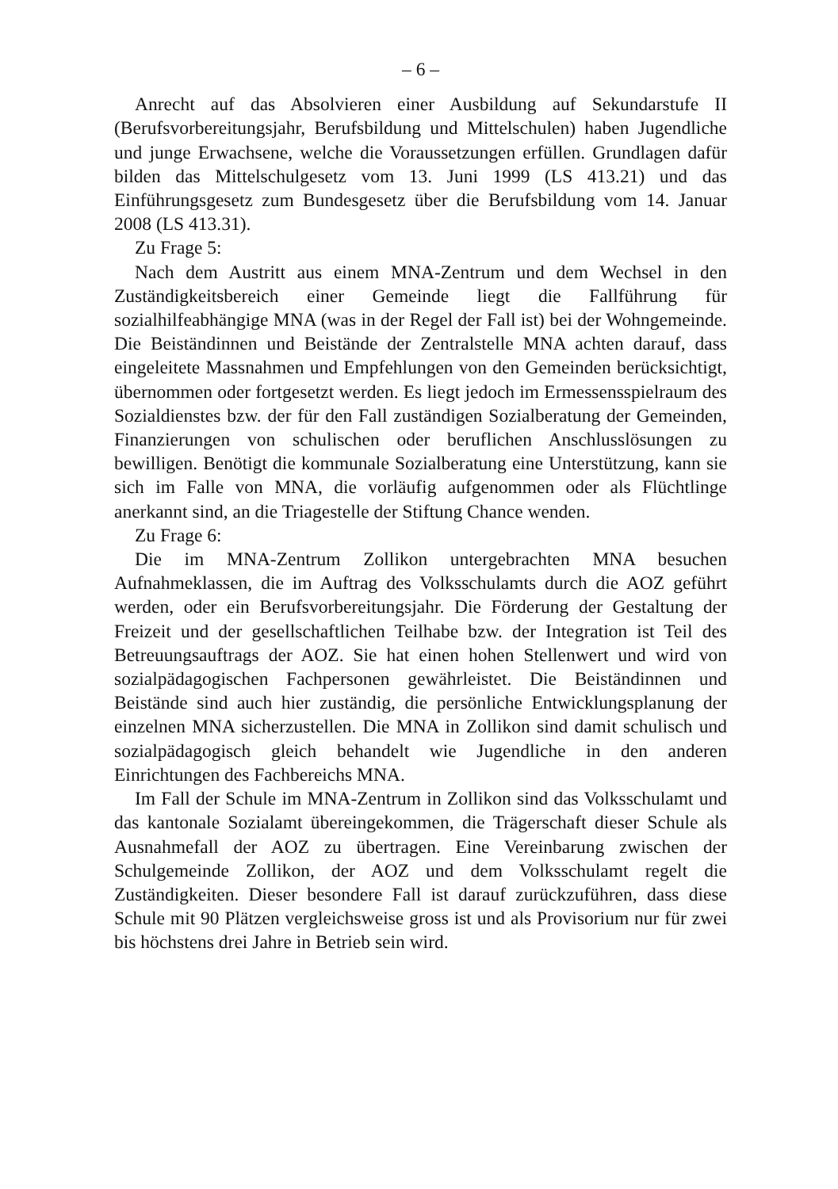– 6 –
Anrecht auf das Absolvieren einer Ausbildung auf Sekundarstufe II (Berufsvorbereitungsjahr, Berufsbildung und Mittelschulen) haben Jugendliche und junge Erwachsene, welche die Voraussetzungen erfüllen. Grundlagen dafür bilden das Mittelschulgesetz vom 13. Juni 1999 (LS 413.21) und das Einführungsgesetz zum Bundesgesetz über die Berufsbildung vom 14. Januar 2008 (LS 413.31).
Zu Frage 5:
Nach dem Austritt aus einem MNA-Zentrum und dem Wechsel in den Zuständigkeitsbereich einer Gemeinde liegt die Fallführung für sozialhilfeabhängige MNA (was in der Regel der Fall ist) bei der Wohngemeinde. Die Beiständinnen und Beistände der Zentralstelle MNA achten darauf, dass eingeleitete Massnahmen und Empfehlungen von den Gemeinden berücksichtigt, übernommen oder fortgesetzt werden. Es liegt jedoch im Ermessensspielraum des Sozialdienstes bzw. der für den Fall zuständigen Sozialberatung der Gemeinden, Finanzierungen von schulischen oder beruflichen Anschlusslösungen zu bewilligen. Benötigt die kommunale Sozialberatung eine Unterstützung, kann sie sich im Falle von MNA, die vorläufig aufgenommen oder als Flüchtlinge anerkannt sind, an die Triagestelle der Stiftung Chance wenden.
Zu Frage 6:
Die im MNA-Zentrum Zollikon untergebrachten MNA besuchen Aufnahmeklassen, die im Auftrag des Volksschulamts durch die AOZ geführt werden, oder ein Berufsvorbereitungsjahr. Die Förderung der Gestaltung der Freizeit und der gesellschaftlichen Teilhabe bzw. der Integration ist Teil des Betreuungsauftrags der AOZ. Sie hat einen hohen Stellenwert und wird von sozialpädagogischen Fachpersonen gewährleistet. Die Beiständinnen und Beistände sind auch hier zuständig, die persönliche Entwicklungsplanung der einzelnen MNA sicherzustellen. Die MNA in Zollikon sind damit schulisch und sozialpädagogisch gleich behandelt wie Jugendliche in den anderen Einrichtungen des Fachbereichs MNA.
Im Fall der Schule im MNA-Zentrum in Zollikon sind das Volksschulamt und das kantonale Sozialamt übereingekommen, die Trägerschaft dieser Schule als Ausnahmefall der AOZ zu übertragen. Eine Vereinbarung zwischen der Schulgemeinde Zollikon, der AOZ und dem Volksschulamt regelt die Zuständigkeiten. Dieser besondere Fall ist darauf zurückzuführen, dass diese Schule mit 90 Plätzen vergleichsweise gross ist und als Provisorium nur für zwei bis höchstens drei Jahre in Betrieb sein wird.